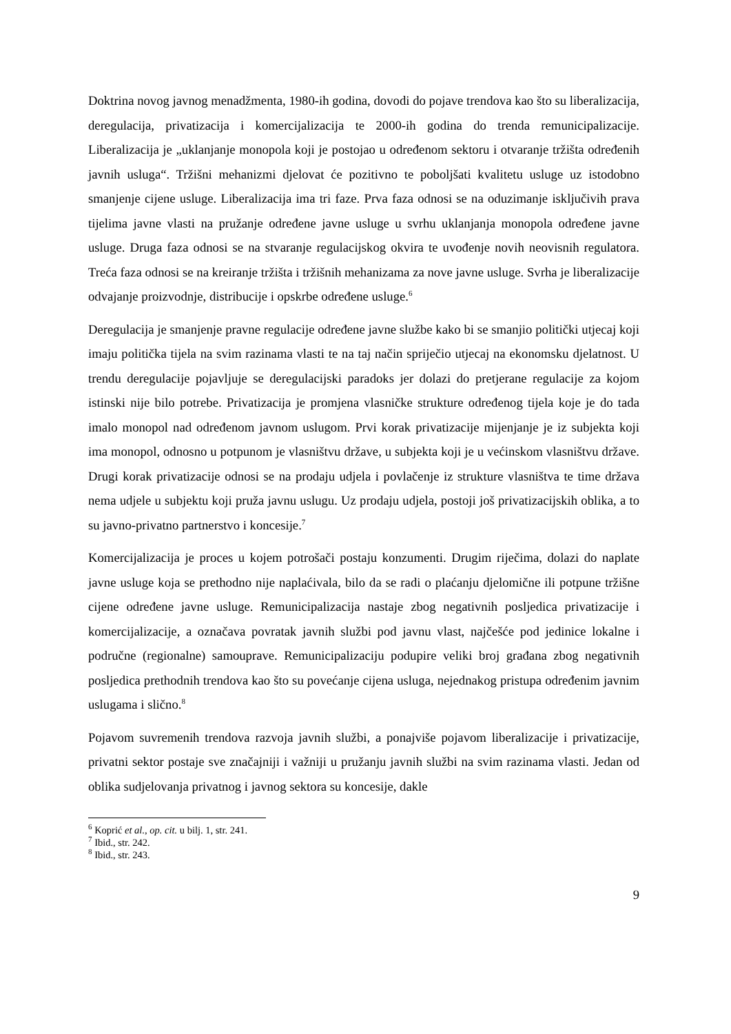Doktrina novog javnog menadžmenta, 1980-ih godina, dovodi do pojave trendova kao što su liberalizacija, deregulacija, privatizacija i komercijalizacija te 2000-ih godina do trenda remunicipalizacije. Liberalizacija je „uklanjanje monopola koji je postojao u određenom sektoru i otvaranje tržišta određenih javnih usluga“. Tržišni mehanizmi djelovat će pozitivno te poboljšati kvalitetu usluge uz istodobno smanjenje cijene usluge. Liberalizacija ima tri faze. Prva faza odnosi se na oduzimanje isključivih prava tijelima javne vlasti na pružanje određene javne usluge u svrhu uklanjanja monopola određene javne usluge. Druga faza odnosi se na stvaranje regulacijskog okvira te uvođenje novih neovisnih regulatora. Treća faza odnosi se na kreiranje tržišta i tržišnih mehanizama za nove javne usluge. Svrha je liberalizacije odvajanje proizvodnje, distribucije i opskrbe određene usluge.<sup>6</sup>
Deregulacija je smanjenje pravne regulacije određene javne službe kako bi se smanjio politički utjecaj koji imaju politička tijela na svim razinama vlasti te na taj način spriječio utjecaj na ekonomsku djelatnost. U trendu deregulacije pojavljuje se deregulacijski paradoks jer dolazi do pretjerane regulacije za kojom istinski nije bilo potrebe. Privatizacija je promjena vlasničke strukture određenog tijela koje je do tada imalo monopol nad određenom javnom uslugom. Prvi korak privatizacije mijenjanje je iz subjekta koji ima monopol, odnosno u potpunom je vlasništvu države, u subjekta koji je u većinskom vlasništvu države. Drugi korak privatizacije odnosi se na prodaju udjela i povlačenje iz strukture vlasništva te time država nema udjele u subjektu koji pruža javnu uslugu. Uz prodaju udjela, postoji još privatizacijskih oblika, a to su javno-privatno partnerstvo i koncesije.<sup>7</sup>
Komercijalizacija je proces u kojem potrošači postaju konzumenti. Drugim riječima, dolazi do naplate javne usluge koja se prethodno nije naplaćivala, bilo da se radi o plaćanju djelomične ili potpune tržišne cijene određene javne usluge. Remunicipalizacija nastaje zbog negativnih posljedica privatizacije i komercijalizacije, a označava povratak javnih službi pod javnu vlast, najčešće pod jedinice lokalne i područne (regionalne) samouprave. Remunicipalizaciju podupire veliki broj građana zbog negativnih posljedica prethodnih trendova kao što su povećanje cijena usluga, nejednakog pristupa određenim javnim uslugama i slično.<sup>8</sup>
Pojavom suvremenih trendova razvoja javnih službi, a ponajviše pojavom liberalizacije i privatizacije, privatni sektor postaje sve značajniji i važniji u pružanju javnih službi na svim razinama vlasti. Jedan od oblika sudjelovanja privatnog i javnog sektora su koncesije, dakle
<sup>6</sup> Koprić et al., op. cit. u bilj. 1, str. 241.
<sup>7</sup> Ibid., str. 242.
<sup>8</sup> Ibid., str. 243.
9